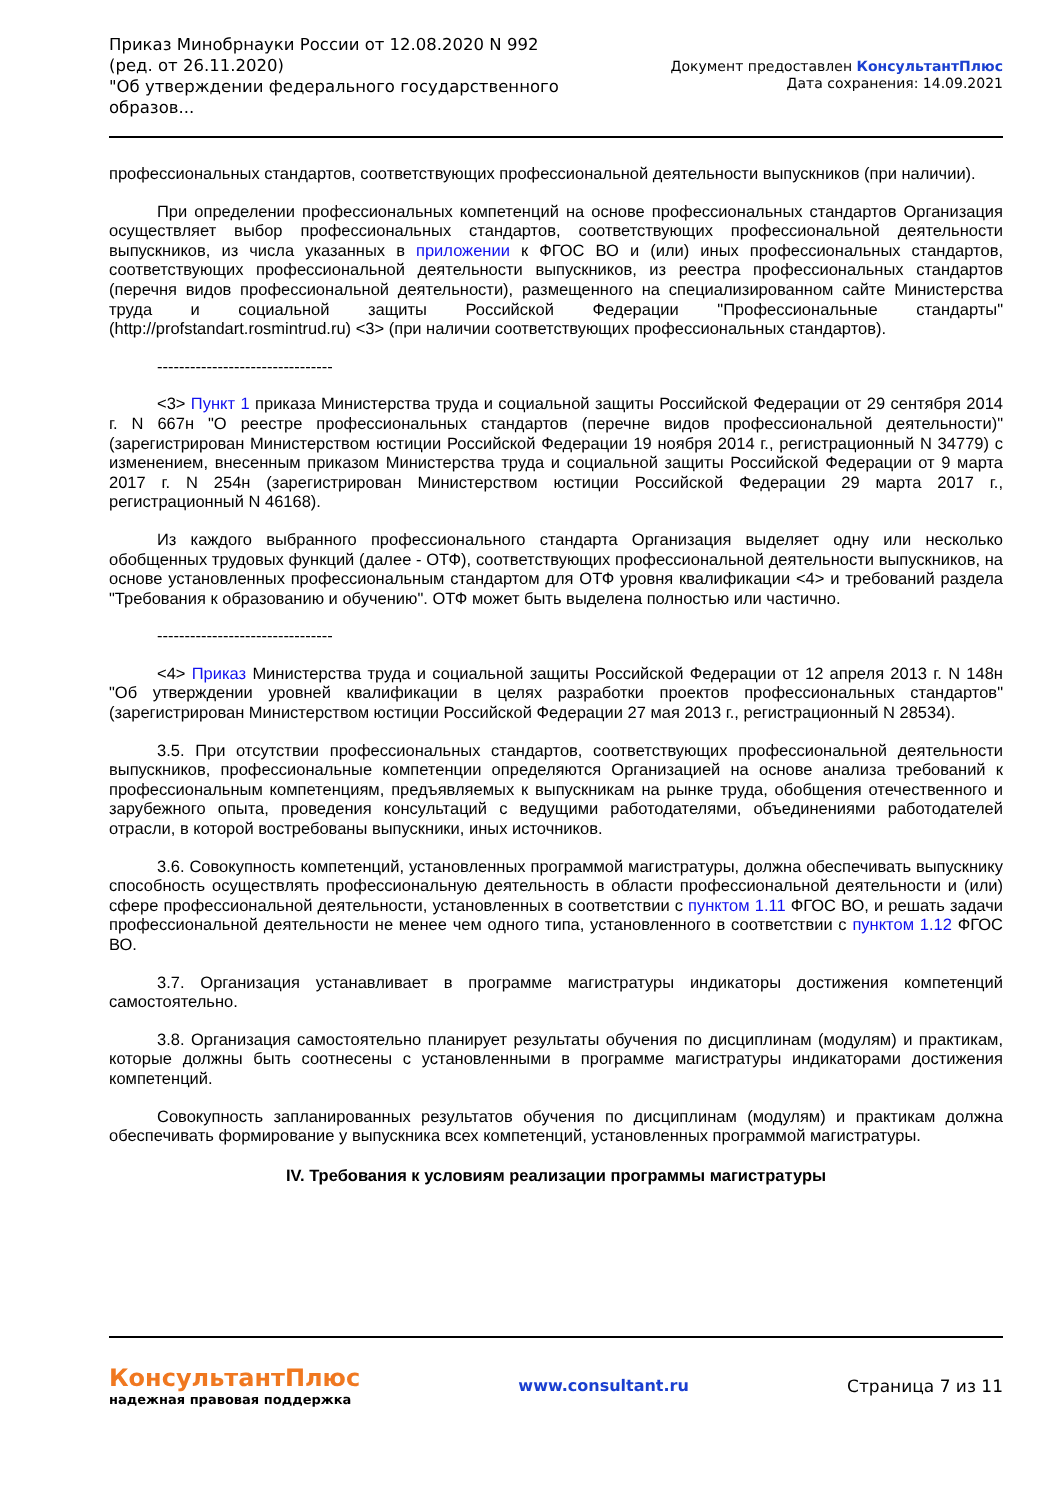Приказ Минобрнауки России от 12.08.2020 N 992
(ред. от 26.11.2020)
"Об утверждении федерального государственного образов...
Документ предоставлен КонсультантПлюс
Дата сохранения: 14.09.2021
профессиональных стандартов, соответствующих профессиональной деятельности выпускников (при наличии).
При определении профессиональных компетенций на основе профессиональных стандартов Организация осуществляет выбор профессиональных стандартов, соответствующих профессиональной деятельности выпускников, из числа указанных в приложении к ФГОС ВО и (или) иных профессиональных стандартов, соответствующих профессиональной деятельности выпускников, из реестра профессиональных стандартов (перечня видов профессиональной деятельности), размещенного на специализированном сайте Министерства труда и социальной защиты Российской Федерации "Профессиональные стандарты" (http://profstandart.rosmintrud.ru) <3> (при наличии соответствующих профессиональных стандартов).
--------------------------------
<3> Пункт 1 приказа Министерства труда и социальной защиты Российской Федерации от 29 сентября 2014 г. N 667н "О реестре профессиональных стандартов (перечне видов профессиональной деятельности)" (зарегистрирован Министерством юстиции Российской Федерации 19 ноября 2014 г., регистрационный N 34779) с изменением, внесенным приказом Министерства труда и социальной защиты Российской Федерации от 9 марта 2017 г. N 254н (зарегистрирован Министерством юстиции Российской Федерации 29 марта 2017 г., регистрационный N 46168).
Из каждого выбранного профессионального стандарта Организация выделяет одну или несколько обобщенных трудовых функций (далее - ОТФ), соответствующих профессиональной деятельности выпускников, на основе установленных профессиональным стандартом для ОТФ уровня квалификации <4> и требований раздела "Требования к образованию и обучению". ОТФ может быть выделена полностью или частично.
--------------------------------
<4> Приказ Министерства труда и социальной защиты Российской Федерации от 12 апреля 2013 г. N 148н "Об утверждении уровней квалификации в целях разработки проектов профессиональных стандартов" (зарегистрирован Министерством юстиции Российской Федерации 27 мая 2013 г., регистрационный N 28534).
3.5. При отсутствии профессиональных стандартов, соответствующих профессиональной деятельности выпускников, профессиональные компетенции определяются Организацией на основе анализа требований к профессиональным компетенциям, предъявляемых к выпускникам на рынке труда, обобщения отечественного и зарубежного опыта, проведения консультаций с ведущими работодателями, объединениями работодателей отрасли, в которой востребованы выпускники, иных источников.
3.6. Совокупность компетенций, установленных программой магистратуры, должна обеспечивать выпускнику способность осуществлять профессиональную деятельность в области профессиональной деятельности и (или) сфере профессиональной деятельности, установленных в соответствии с пунктом 1.11 ФГОС ВО, и решать задачи профессиональной деятельности не менее чем одного типа, установленного в соответствии с пунктом 1.12 ФГОС ВО.
3.7. Организация устанавливает в программе магистратуры индикаторы достижения компетенций самостоятельно.
3.8. Организация самостоятельно планирует результаты обучения по дисциплинам (модулям) и практикам, которые должны быть соотнесены с установленными в программе магистратуры индикаторами достижения компетенций.
Совокупность запланированных результатов обучения по дисциплинам (модулям) и практикам должна обеспечивать формирование у выпускника всех компетенций, установленных программой магистратуры.
IV. Требования к условиям реализации программы магистратуры
КонсультантПлюс
надежная правовая поддержка
www.consultant.ru Страница 7 из 11